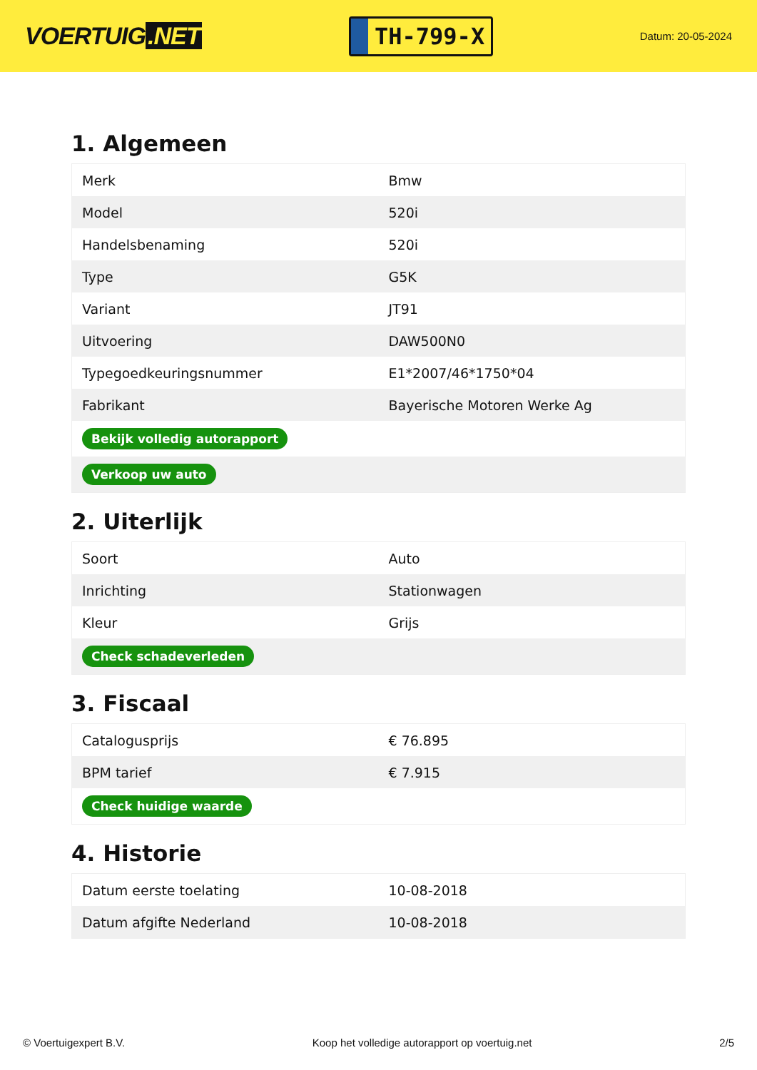VOERTUIG.NET
TH-799-X
Datum: 20-05-2024
1. Algemeen
| Merk | Bmw |
| Model | 520i |
| Handelsbenaming | 520i |
| Type | G5K |
| Variant | JT91 |
| Uitvoering | DAW500N0 |
| Typegoedkeuringsnummer | E1*2007/46*1750*04 |
| Fabrikant | Bayerische Motoren Werke Ag |
| Bekijk volledig autorapport | |
| Verkoop uw auto | |
2. Uiterlijk
| Soort | Auto |
| Inrichting | Stationwagen |
| Kleur | Grijs |
| Check schadeverleden | |
3. Fiscaal
| Catalogusprijs | € 76.895 |
| BPM tarief | € 7.915 |
| Check huidige waarde | |
4. Historie
| Datum eerste toelating | 10-08-2018 |
| Datum afgifte Nederland | 10-08-2018 |
© Voertuigexpert B.V. Koop het volledige autorapport op voertuig.net 2/5